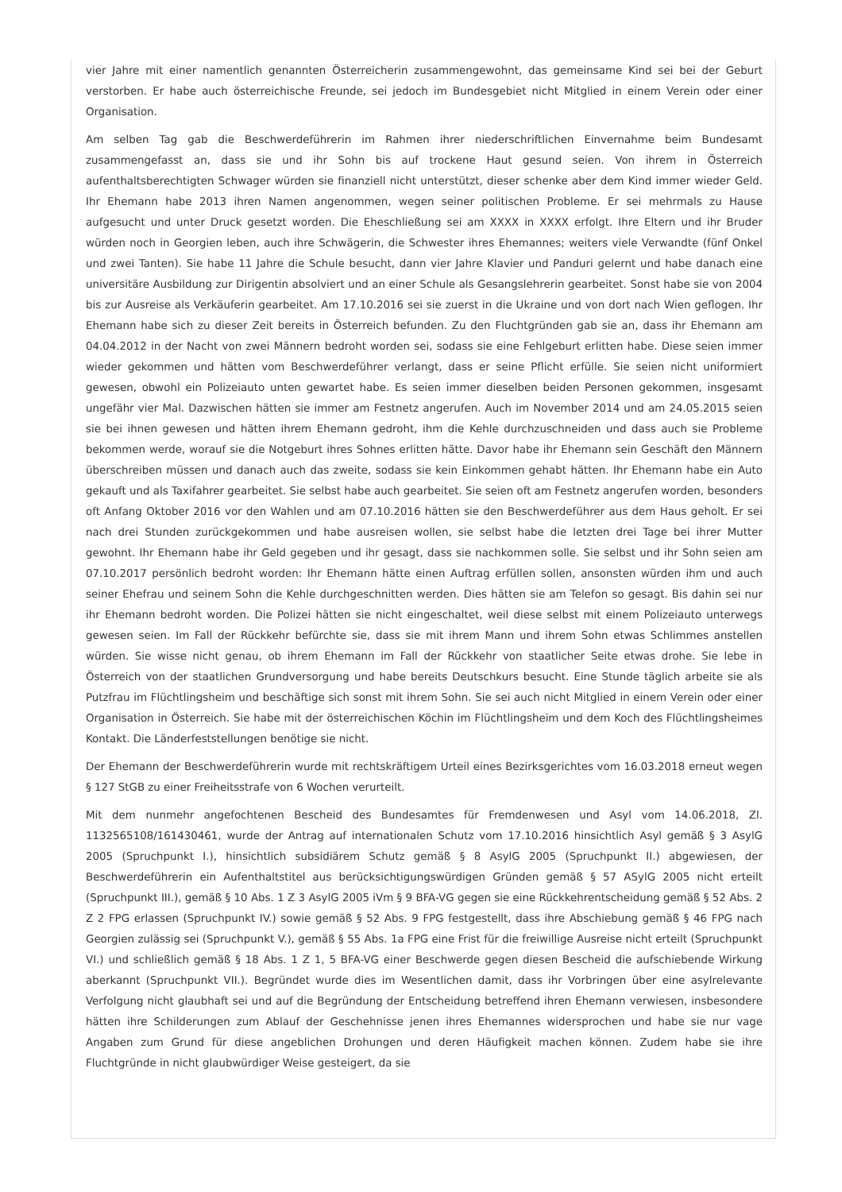vier Jahre mit einer namentlich genannten Österreicherin zusammengewohnt, das gemeinsame Kind sei bei der Geburt verstorben. Er habe auch österreichische Freunde, sei jedoch im Bundesgebiet nicht Mitglied in einem Verein oder einer Organisation.
Am selben Tag gab die Beschwerdeführerin im Rahmen ihrer niederschriftlichen Einvernahme beim Bundesamt zusammengefasst an, dass sie und ihr Sohn bis auf trockene Haut gesund seien. Von ihrem in Österreich aufenthaltsberechtigten Schwager würden sie finanziell nicht unterstützt, dieser schenke aber dem Kind immer wieder Geld. Ihr Ehemann habe 2013 ihren Namen angenommen, wegen seiner politischen Probleme. Er sei mehrmals zu Hause aufgesucht und unter Druck gesetzt worden. Die Eheschließung sei am XXXX in XXXX erfolgt. Ihre Eltern und ihr Bruder würden noch in Georgien leben, auch ihre Schwägerin, die Schwester ihres Ehemannes; weiters viele Verwandte (fünf Onkel und zwei Tanten). Sie habe 11 Jahre die Schule besucht, dann vier Jahre Klavier und Panduri gelernt und habe danach eine universitäre Ausbildung zur Dirigentin absolviert und an einer Schule als Gesangslehrerin gearbeitet. Sonst habe sie von 2004 bis zur Ausreise als Verkäuferin gearbeitet. Am 17.10.2016 sei sie zuerst in die Ukraine und von dort nach Wien geflogen. Ihr Ehemann habe sich zu dieser Zeit bereits in Österreich befunden. Zu den Fluchtgründen gab sie an, dass ihr Ehemann am 04.04.2012 in der Nacht von zwei Männern bedroht worden sei, sodass sie eine Fehlgeburt erlitten habe. Diese seien immer wieder gekommen und hätten vom Beschwerdeführer verlangt, dass er seine Pflicht erfülle. Sie seien nicht uniformiert gewesen, obwohl ein Polizeiauto unten gewartet habe. Es seien immer dieselben beiden Personen gekommen, insgesamt ungefähr vier Mal. Dazwischen hätten sie immer am Festnetz angerufen. Auch im November 2014 und am 24.05.2015 seien sie bei ihnen gewesen und hätten ihrem Ehemann gedroht, ihm die Kehle durchzuschneiden und dass auch sie Probleme bekommen werde, worauf sie die Notgeburt ihres Sohnes erlitten hätte. Davor habe ihr Ehemann sein Geschäft den Männern überschreiben müssen und danach auch das zweite, sodass sie kein Einkommen gehabt hätten. Ihr Ehemann habe ein Auto gekauft und als Taxifahrer gearbeitet. Sie selbst habe auch gearbeitet. Sie seien oft am Festnetz angerufen worden, besonders oft Anfang Oktober 2016 vor den Wahlen und am 07.10.2016 hätten sie den Beschwerdeführer aus dem Haus geholt. Er sei nach drei Stunden zurückgekommen und habe ausreisen wollen, sie selbst habe die letzten drei Tage bei ihrer Mutter gewohnt. Ihr Ehemann habe ihr Geld gegeben und ihr gesagt, dass sie nachkommen solle. Sie selbst und ihr Sohn seien am 07.10.2017 persönlich bedroht worden: Ihr Ehemann hätte einen Auftrag erfüllen sollen, ansonsten würden ihm und auch seiner Ehefrau und seinem Sohn die Kehle durchgeschnitten werden. Dies hätten sie am Telefon so gesagt. Bis dahin sei nur ihr Ehemann bedroht worden. Die Polizei hätten sie nicht eingeschaltet, weil diese selbst mit einem Polizeiauto unterwegs gewesen seien. Im Fall der Rückkehr befürchte sie, dass sie mit ihrem Mann und ihrem Sohn etwas Schlimmes anstellen würden. Sie wisse nicht genau, ob ihrem Ehemann im Fall der Rückkehr von staatlicher Seite etwas drohe. Sie lebe in Österreich von der staatlichen Grundversorgung und habe bereits Deutschkurs besucht. Eine Stunde täglich arbeite sie als Putzfrau im Flüchtlingsheim und beschäftige sich sonst mit ihrem Sohn. Sie sei auch nicht Mitglied in einem Verein oder einer Organisation in Österreich. Sie habe mit der österreichischen Köchin im Flüchtlingsheim und dem Koch des Flüchtlingsheimes Kontakt. Die Länderfeststellungen benötige sie nicht.
Der Ehemann der Beschwerdeführerin wurde mit rechtskräftigem Urteil eines Bezirksgerichtes vom 16.03.2018 erneut wegen § 127 StGB zu einer Freiheitsstrafe von 6 Wochen verurteilt.
Mit dem nunmehr angefochtenen Bescheid des Bundesamtes für Fremdenwesen und Asyl vom 14.06.2018, Zl. 1132565108/161430461, wurde der Antrag auf internationalen Schutz vom 17.10.2016 hinsichtlich Asyl gemäß § 3 AsylG 2005 (Spruchpunkt I.), hinsichtlich subsidiärem Schutz gemäß § 8 AsylG 2005 (Spruchpunkt II.) abgewiesen, der Beschwerdeführerin ein Aufenthaltstitel aus berücksichtigungswürdigen Gründen gemäß § 57 ASylG 2005 nicht erteilt (Spruchpunkt III.), gemäß § 10 Abs. 1 Z 3 AsylG 2005 iVm § 9 BFA-VG gegen sie eine Rückkehrentscheidung gemäß § 52 Abs. 2 Z 2 FPG erlassen (Spruchpunkt IV.) sowie gemäß § 52 Abs. 9 FPG festgestellt, dass ihre Abschiebung gemäß § 46 FPG nach Georgien zulässig sei (Spruchpunkt V.), gemäß § 55 Abs. 1a FPG eine Frist für die freiwillige Ausreise nicht erteilt (Spruchpunkt VI.) und schließlich gemäß § 18 Abs. 1 Z 1, 5 BFA-VG einer Beschwerde gegen diesen Bescheid die aufschiebende Wirkung aberkannt (Spruchpunkt VII.). Begründet wurde dies im Wesentlichen damit, dass ihr Vorbringen über eine asylrelevante Verfolgung nicht glaubhaft sei und auf die Begründung der Entscheidung betreffend ihren Ehemann verwiesen, insbesondere hätten ihre Schilderungen zum Ablauf der Geschehnisse jenen ihres Ehemannes widersprochen und habe sie nur vage Angaben zum Grund für diese angeblichen Drohungen und deren Häufigkeit machen können. Zudem habe sie ihre Fluchtgründe in nicht glaubwürdiger Weise gesteigert, da sie